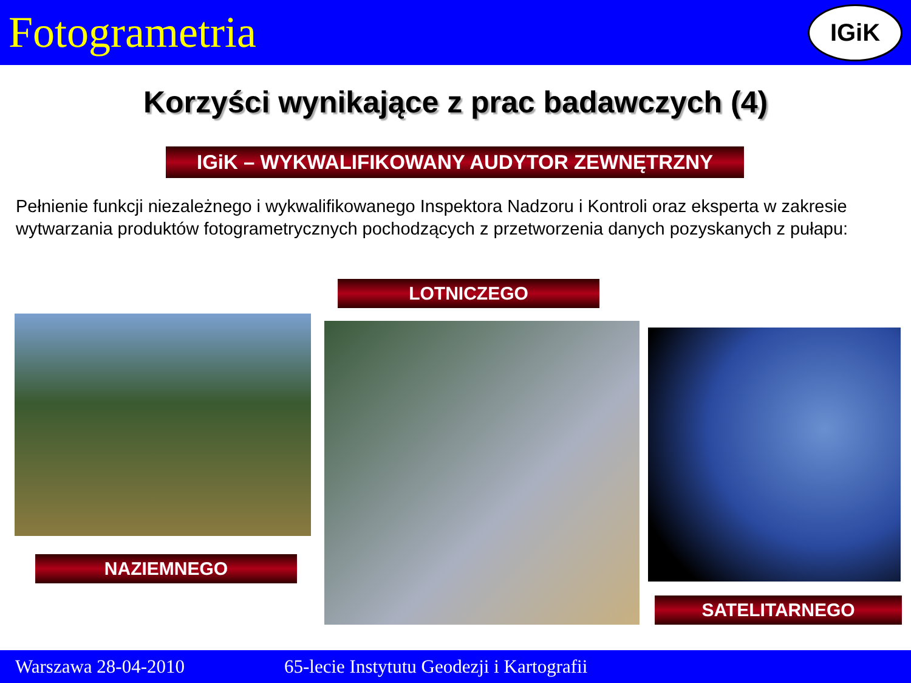Fotogrametria
IGiK
Korzyści wynikające z prac badawczych (4)
IGiK – WYKWALIFIKOWANY AUDYTOR ZEWNĘTRZNY
Pełnienie funkcji niezależnego i wykwalifikowanego Inspektora Nadzoru i Kontroli oraz eksperta w zakresie wytwarzania produktów fotogrametrycznych pochodzących z przetworzenia danych pozyskanych z pułapu:
LOTNICZEGO
NAZIEMNEGO
SATELITARNEGO
Warszawa 28-04-2010 65-lecie Instytutu Geodezji i Kartografii